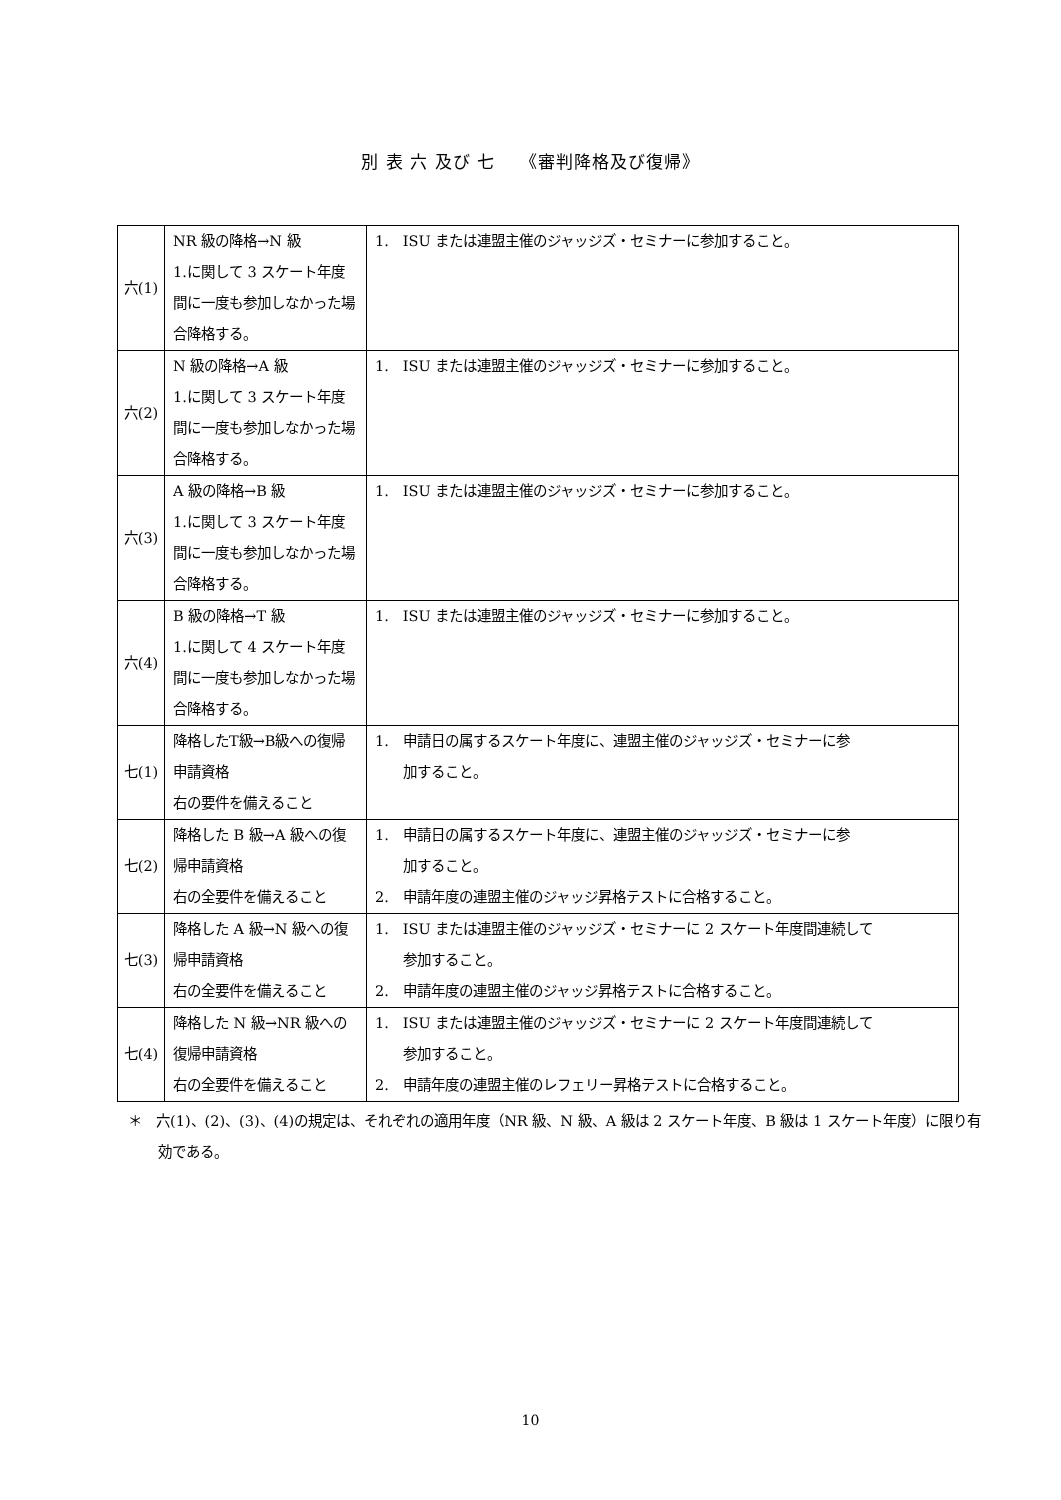別 表 六 及び 七　 《審判降格及び復帰》
| 六(1) | NR 級の降格→N 級 1.に関して 3 スケート年度間に一度も参加しなかった場合降格する。 | 1. ISU または連盟主催のジャッジズ・セミナーに参加すること。 |
| 六(2) | N 級の降格→A 級 1.に関して 3 スケート年度間に一度も参加しなかった場合降格する。 | 1. ISU または連盟主催のジャッジズ・セミナーに参加すること。 |
| 六(3) | A 級の降格→B 級 1.に関して 3 スケート年度間に一度も参加しなかった場合降格する。 | 1. ISU または連盟主催のジャッジズ・セミナーに参加すること。 |
| 六(4) | B 級の降格→T 級 1.に関して 4 スケート年度間に一度も参加しなかった場合降格する。 | 1. ISU または連盟主催のジャッジズ・セミナーに参加すること。 |
| 七(1) | 降格したT級→B級への復帰申請資格 右の要件を備えること | 1. 申請日の属するスケート年度に、連盟主催のジャッジズ・セミナーに参 加すること。 |
| 七(2) | 降格した B 級→A 級への復帰申請資格 右の全要件を備えること | 1. 申請日の属するスケート年度に、連盟主催のジャッジズ・セミナーに参 加すること。 2. 申請年度の連盟主催のジャッジ昇格テストに合格すること。 |
| 七(3) | 降格した A 級→N 級への復帰申請資格 右の全要件を備えること | 1. ISU または連盟主催のジャッジズ・セミナーに 2 スケート年度間連続して 参加すること。 2. 申請年度の連盟主催のジャッジ昇格テストに合格すること。 |
| 七(4) | 降格した N 級→NR 級への復帰申請資格 右の全要件を備えること | 1. ISU または連盟主催のジャッジズ・セミナーに 2 スケート年度間連続して 参加すること。 2. 申請年度の連盟主催のレフェリー昇格テストに合格すること。 |
＊　六(1)、(2)、(3)、(4)の規定は、それぞれの適用年度（NR 級、N 級、A 級は 2 スケート年度、B 級は 1 スケート年度）に限り有効である。
10